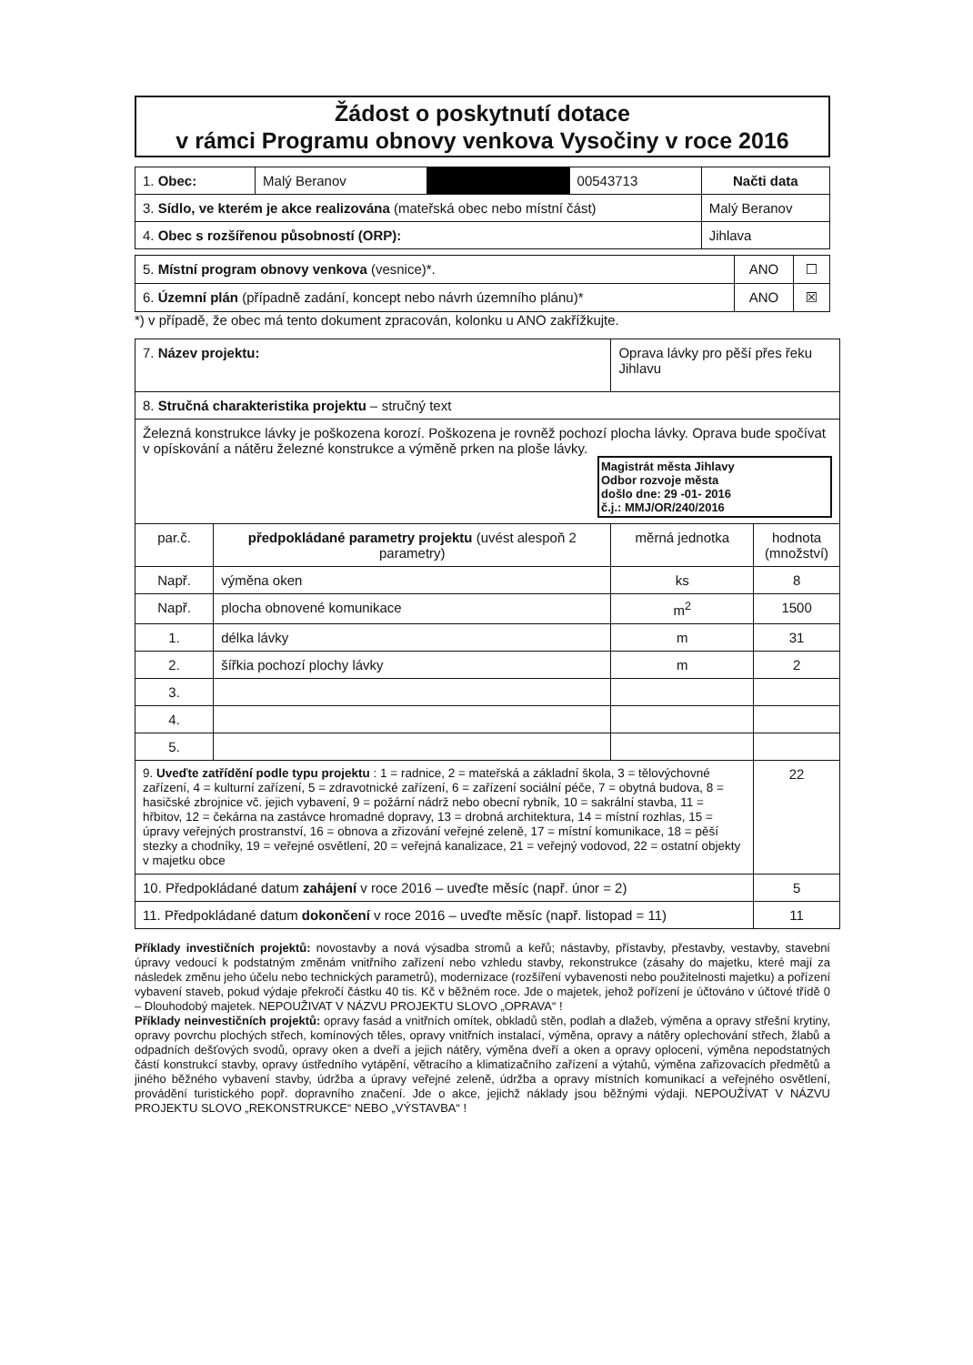Žádost o poskytnutí dotace
v rámci Programu obnovy venkova Vysočiny v roce 2016
| 1. Obec: | Malý Beranov | | 00543713 | Načti data |
| 3. Sídlo, ve kterém je akce realizována (mateřská obec nebo místní část) | | | | Malý Beranov |
| 4. Obec s rozšířenou působností (ORP): | | | | Jihlava |
| 5. Místní program obnovy venkova (vesnice)*. | ANO | ☐ |
| 6. Územní plán (případně zadání, koncept nebo návrh územního plánu)* | ANO | ☒ |
*) v případě, že obec má tento dokument zpracován, kolonku u ANO zakřížkujte.
| 7. Název projektu: | | Oprava lávky pro pěší přes řeku Jihlavu | |
| 8. Stručná charakteristika projektu – stručný text | | | |
| Železná konstrukce lávky je poškozena korozí. Poškozena je rovněž pochozí plocha lávky. Oprava bude spočívat v opískování a nátěru železné konstrukce a výměně prken na ploše lávky. Magistrát města Jihlavy Odbor rozvoje města došlo dne: 29 -01- 2016 č.j.: MMJ/OR/240/2016 | | | |
| par.č. | předpokládané parametry projektu (uvést alespoň 2 parametry) | měrná jednotka | hodnota (množství) |
| Např. | výměna oken | ks | 8 |
| Např. | plocha obnovené komunikace | m<sup>2</sup> | 1500 |
| 1. | délka lávky | m | 31 |
| 2. | šířkia pochozí plochy lávky | m | 2 |
| 3. | | | |
| 4. | | | |
| 5. | | | |
| 9. Uveďte zatřídění podle typu projektu : 1 = radnice, 2 = mateřská a základní škola, 3 = tělovýchovné zařízení, 4 = kulturní zařízení, 5 = zdravotnické zařízení, 6 = zařízení sociální péče, 7 = obytná budova, 8 = hasičské zbrojnice vč. jejich vybavení, 9 = požární nádrž nebo obecní rybník, 10 = sakrální stavba, 11 = hřbitov, 12 = čekárna na zastávce hromadné dopravy, 13 = drobná architektura, 14 = místní rozhlas, 15 = úpravy veřejných prostranství, 16 = obnova a zřizování veřejné zeleně, 17 = místní komunikace, 18 = pěší stezky a chodníky, 19 = veřejné osvětlení, 20 = veřejná kanalizace, 21 = veřejný vodovod, 22 = ostatní objekty v majetku obce | | | 22 |
| 10. Předpokládané datum zahájení v roce 2016 – uveďte měsíc (např. únor = 2) | | | 5 |
| 11. Předpokládané datum dokončení v roce 2016 – uveďte měsíc (např. listopad = 11) | | | 11 |
Příklady investičních projektů: novostavby a nová výsadba stromů a keřů; nástavby, přístavby, přestavby, vestavby, stavební úpravy vedoucí k podstatným změnám vnitřního zařízení nebo vzhledu stavby, rekonstrukce (zásahy do majetku, které mají za následek změnu jeho účelu nebo technických parametrů), modernizace (rozšíření vybavenosti nebo použitelnosti majetku) a pořízení vybavení staveb, pokud výdaje překročí částku 40 tis. Kč v běžném roce. Jde o majetek, jehož pořízení je účtováno v účtové třídě 0 – Dlouhodobý majetek. NEPOUŽIVAT V NÁZVU PROJEKTU SLOVO „OPRAVA“ !
Příklady neinvestičních projektů: opravy fasád a vnitřních omítek, obkladů stěn, podlah a dlažeb, výměna a opravy střešní krytiny, opravy povrchu plochých střech, komínových těles, opravy vnitřních instalací, výměna, opravy a nátěry oplechování střech, žlabů a odpadních dešťových svodů, opravy oken a dveří a jejich nátěry, výměna dveří a oken a opravy oplocení, výměna nepodstatných částí konstrukcí stavby, opravy ústředního vytápění, větracího a klimatizačního zařízení a výtahů, výměna zařizovacích předmětů a jiného běžného vybavení stavby, údržba a úpravy veřejné zeleně, údržba a opravy místních komunikací a veřejného osvětlení, provádění turistického popř. dopravního značení. Jde o akce, jejichž náklady jsou běžnými výdaji. NEPOUŽÍVAT V NÁZVU PROJEKTU SLOVO „REKONSTRUKCE“ NEBO „VÝSTAVBA“ !